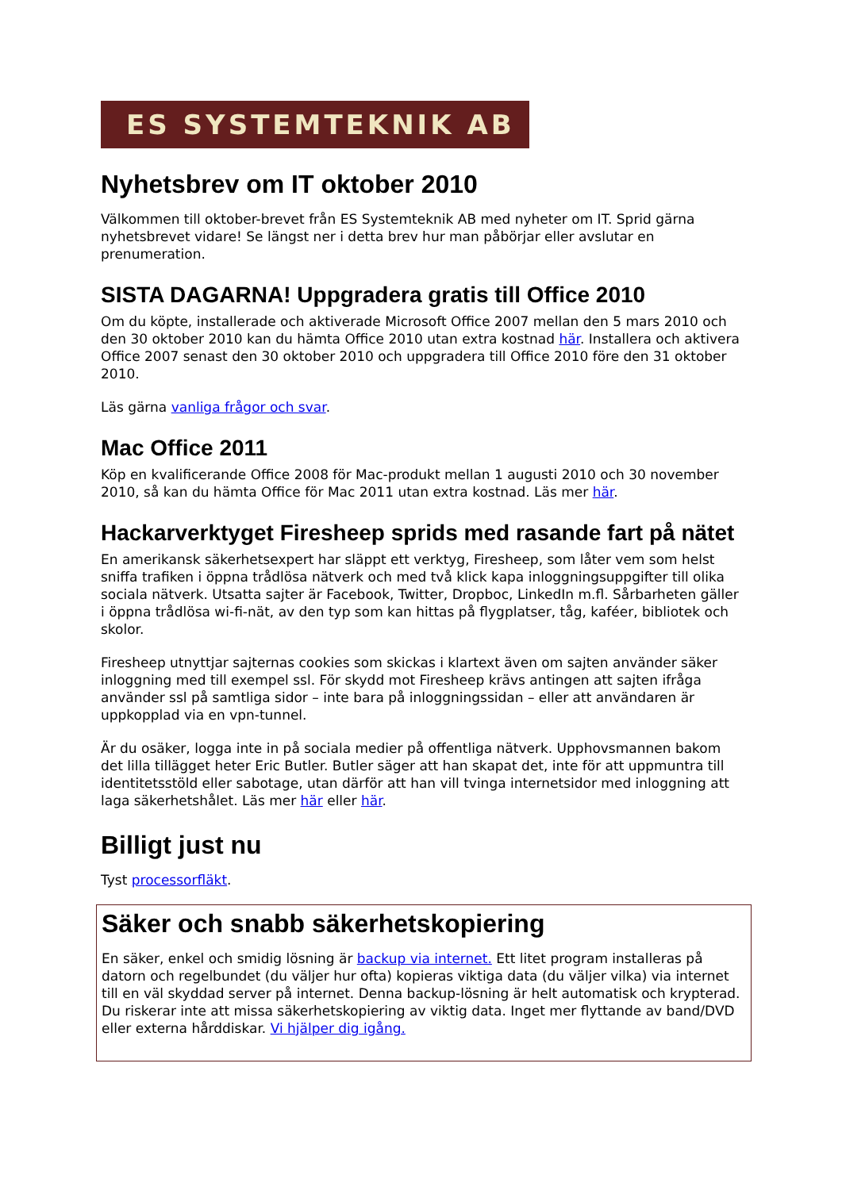ES SYSTEMTEKNIK AB
Nyhetsbrev om IT oktober 2010
Välkommen till oktober-brevet från ES Systemteknik AB med nyheter om IT. Sprid gärna nyhetsbrevet vidare! Se längst ner i detta brev hur man påbörjar eller avslutar en prenumeration.
SISTA DAGARNA! Uppgradera gratis till Office 2010
Om du köpte, installerade och aktiverade Microsoft Office 2007 mellan den 5 mars 2010 och den 30 oktober 2010 kan du hämta Office 2010 utan extra kostnad här. Installera och aktivera Office 2007 senast den 30 oktober 2010 och uppgradera till Office 2010 före den 31 oktober 2010.
Läs gärna vanliga frågor och svar.
Mac Office 2011
Köp en kvalificerande Office 2008 för Mac-produkt mellan 1 augusti 2010 och 30 november 2010, så kan du hämta Office för Mac 2011 utan extra kostnad. Läs mer här.
Hackarverktyget Firesheep sprids med rasande fart på nätet
En amerikansk säkerhetsexpert har släppt ett verktyg, Firesheep, som låter vem som helst sniffa trafiken i öppna trådlösa nätverk och med två klick kapa inloggningsuppgifter till olika sociala nätverk. Utsatta sajter är Facebook, Twitter, Dropboc, LinkedIn m.fl. Sårbarheten gäller i öppna trådlösa wi-fi-nät, av den typ som kan hittas på flygplatser, tåg, kaféer, bibliotek och skolor.
Firesheep utnyttjar sajternas cookies som skickas i klartext även om sajten använder säker inloggning med till exempel ssl. För skydd mot Firesheep krävs antingen att sajten ifråga använder ssl på samtliga sidor – inte bara på inloggningssidan – eller att användaren är uppkopplad via en vpn-tunnel.
Är du osäker, logga inte in på sociala medier på offentliga nätverk. Upphovsmannen bakom det lilla tillägget heter Eric Butler. Butler säger att han skapat det, inte för att uppmuntra till identitetsstöld eller sabotage, utan därför att han vill tvinga internetsidor med inloggning att laga säkerhetshålet. Läs mer här eller här.
Billigt just nu
Tyst processorfläkt.
Säker och snabb säkerhetskopiering
En säker, enkel och smidig lösning är backup via internet. Ett litet program installeras på datorn och regelbundet (du väljer hur ofta) kopieras viktiga data (du väljer vilka) via internet till en väl skyddad server på internet. Denna backup-lösning är helt automatisk och krypterad. Du riskerar inte att missa säkerhetskopiering av viktig data. Inget mer flyttande av band/DVD eller externa hårddiskar. Vi hjälper dig igång.